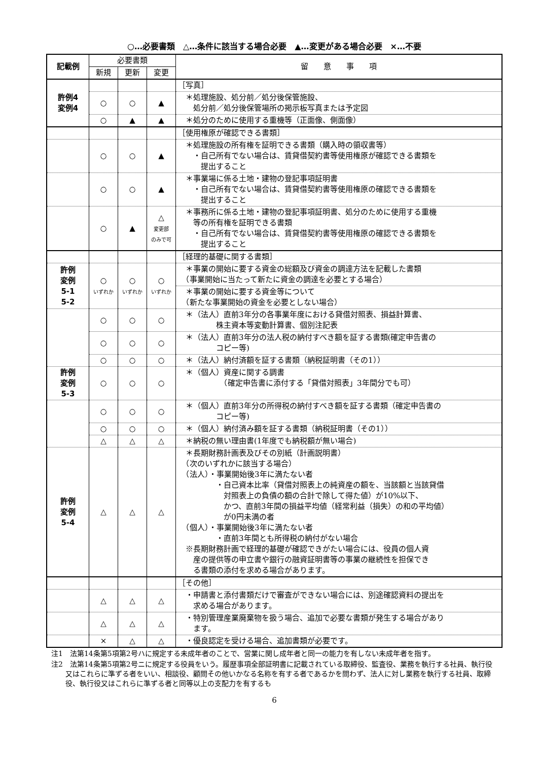○…必要書類　△…条件に該当する場合必要　▲…変更がある場合必要　×…不要
| 記載例 | 必要書類 | | | 留 意 事 項 |
| --- | --- | --- | --- | --- |
| | 新規 | 更新 | 変更 | |
| 許例4 変例4 | | | | ［写真］ |
| | ○ | ○ | ▲ | ＊処理施設、処分前／処分後保管施設、 処分前／処分後保管場所の掲示板写真または予定図 |
| | ○ | ▲ | ▲ | ＊処分のために使用する重機等（正面像、側面像） |
| | | | | ［使用権原が確認できる書類］ |
| | ○ | ○ | ▲ | ＊処理施設の所有権を証明できる書類（購入時の領収書等） ・自己所有でない場合は、賃貸借契約書等使用権原が確認できる書類を 提出すること |
| | ○ | ○ | ▲ | ＊事業場に係る土地・建物の登記事項証明書 ・自己所有でない場合は、賃貸借契約書等使用権原の確認できる書類を 提出すること |
| | ○ | ▲ | △ 変更部 のみで可 | ＊事務所に係る土地・建物の登記事項証明書、処分のために使用する重機 等の所有権を証明できる書類 ・自己所有でない場合は、賃貸借契約書等使用権原の確認できる書類を 提出すること |
| | | | | ［経理的基礎に関する書類］ |
| 許例 変例 5-1 5-2 | ○ いずれか | ○ いずれか | ○ いずれか | ＊事業の開始に要する資金の総額及び資金の調達方法を記載した書類 （事業開始に当たって新たに資金の調達を必要とする場合） |
| | | | | ＊事業の開始に要する資金等について （新たな事業開始の資金を必要としない場合） |
| | ○ | ○ | ○ | ＊（法人）直前3年分の各事業年度における貸借対照表、損益計算書、 株主資本等変動計算書、個別注記表 |
| | ○ | ○ | ○ | ＊（法人）直前3年分の法人税の納付すべき額を証する書類(確定申告書の コピー等) |
| | ○ | ○ | ○ | ＊（法人）納付済額を証する書類（納税証明書（その1）） |
| 許例 変例 5-3 | ○ | ○ | ○ | ＊（個人）資産に関する調書 （確定申告書に添付する「貸借対照表」3年間分でも可） |
| | ○ | ○ | ○ | ＊（個人）直前3年分の所得税の納付すべき額を証する書類（確定申告書の コピー等) |
| | ○ | ○ | ○ | ＊（個人）納付済み額を証する書類（納税証明書（その1）） |
| | △ | △ | △ | ＊納税の無い理由書(1年度でも納税額が無い場合) |
| 許例 変例 5-4 | △ | △ | △ | ＊長期財務計画表及びその別紙（計画説明書） （次のいずれかに該当する場合） （法人）・事業開始後3年に満たない者 ・自己資本比率（貸借対照表上の純資産の額を、当該額と当該貸借 対照表上の負債の額の合計で除して得た値）が10%以下、 かつ、直前3年間の損益平均値（経常利益（損失）の和の平均値） が0円未満の者 （個人）・事業開始後3年に満たない者 ・直前3年間とも所得税の納付がない場合 ※長期財務計画で経理的基礎が確認できがたい場合には、役員の個人資 産の提供等の申立書や銀行の融資証明書等の事業の継続性を担保でき る書類の添付を求める場合があります。 |
| | | | | ［その他］ |
| | △ | △ | △ | ・申請書と添付書類だけで審査ができない場合には、別途確認資料の提出を 求める場合があります。 |
| | △ | △ | △ | ・特別管理産業廃棄物を扱う場合、追加で必要な書類が発生する場合があり ます。 |
| | × | △ | △ | ・優良認定を受ける場合、追加書類が必要です。 |
注1　法第14条第5項第2号ハに規定する未成年者のことで、営業に関し成年者と同一の能力を有しない未成年者を指す。
注2　法第14条第5項第2号ニに規定する役員をいう。履歴事項全部証明書に記載されている取締役、監査役、業務を執行する社員、執行役又はこれらに準ずる者をいい、相談役、顧問その他いかなる名称を有する者であるかを問わず、法人に対し業務を執行する社員、取締役、執行役又はこれらに準ずる者と同等以上の支配力を有するも
6